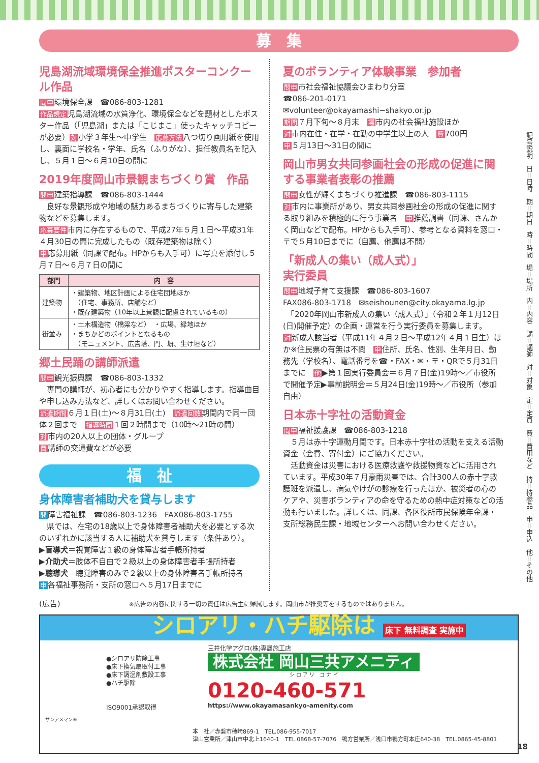募　集
児島湖流域環境保全推進ポスターコンクール作品
問申環境保全課　☎086-803-1281
作品規定児島湖流域の水質浄化、環境保全などを題材としたポスター作品（「児島湖」または「こじまこ」使ったキャッチコピーが必要）対小学３年生～中学生　応募方法八つ切り画用紙を使用し、裏面に学校名・学年、氏名（ふりがな）、担任教員名を記入し、５月１日～６月10日の間に
2019年度岡山市景観まちづくり賞　作品
問申建築指導課　☎086-803-1444
　良好な景観形成や地域の魅力あるまちづくりに寄与した建築物などを募集します。
応募要件市内に存在するもので、平成27年５月１日～平成31年４月30日の間に完成したもの（既存建築物は除く）
申応募用紙（同課で配布。HPからも入手可）に写真を添付し５月７日～６月７日の間に
| 部門 | 内 容 |
| --- | --- |
| 建築物 | ・建築物、地区計画による住宅団地ほか （住宅、事務所、店舗など） ・既存建築物（10年以上景観に配慮されているもの） |
| 街並み | ・土木構造物（橋梁など） ・広場、緑地ほか ・まちかどのポイントとなるもの （モニュメント、広告塔、門、塀、生け垣など） |
郷土民踊の講師派遣
問申観光振興課　☎086-803-1332
　専門の講師が、初心者にも分かりやすく指導します。指導曲目や申し込み方法など、詳しくはお問い合わせください。
派遣期間６月１日(土)～８月31日(土)　派遣回数期間内で同一団体２回まで　指導時間１回２時間まで（10時～21時の間）
対市内の20人以上の団体・グループ
費講師の交通費などが必要
福　祉
身体障害者補助犬を貸与します
問障害福祉課　☎086-803-1236　FAX086-803-1755
　県では、在宅の18歳以上で身体障害者補助犬を必要とする次のいずれかに該当する人に補助犬を貸与します（条件あり）。
▶盲導犬＝視覚障害１級の身体障害者手帳所持者
▶介助犬＝肢体不自由で２級以上の身体障害者手帳所持者
▶聴導犬＝聴覚障害のみで２級以上の身体障害者手帳所持者
申各福祉事務所・支所の窓口へ５月17日までに
夏のボランティア体験事業　参加者
問申市社会福祉協議会ひまわり分室
☎086-201-0171
✉volunteer@okayamashi−shakyo.or.jp
期間７月下旬～８月末　場市内の社会福祉施設ほか
対市内在住・在学・在勤の中学生以上の人　費700円
申５月13日～31日の間に
岡山市男女共同参画社会の形成の促進に関する事業者表彰の推薦
問申女性が輝くまちづくり推進課　☎086-803-1115
対市内に事業所があり、男女共同参画社会の形成の促進に関する取り組みを積極的に行う事業者　申推薦調書（同課、さんかく岡山などで配布。HPからも入手可）、参考となる資料を窓口・〒で５月10日までに（自薦、他薦は不問）
「新成人の集い（成人式）」
実行委員
問申地域子育て支援課　☎086-803-1607
FAX086-803-1718　✉seishounen@city.okayama.lg.jp
　「2020年岡山市新成人の集い（成人式）」（令和２年１月12日(日)開催予定）の企画・運営を行う実行委員を募集します。
対新成人該当者（平成11年４月２日～平成12年４月１日生）ほか※住民票の有無は不問　申住所、氏名、性別、生年月日、勤務先（学校名）、電話番号を☎・FAX・✉・〒・QRで５月31日までに　他▶第１回実行委員会＝６月７日(金)19時～／市役所で開催予定▶事前説明会＝５月24日(金)19時～／市役所（参加自由）
日本赤十字社の活動資金
問申福祉援護課　☎086-803-1218
　５月は赤十字運動月間です。日本赤十字社の活動を支える活動資金（会費、寄付金）にご協力ください。
　活動資金は災害における医療救護や救援物資などに活用されています。平成30年７月豪雨災害では、合計300人の赤十字救護班を派遣し、病気やけがの診療を行ったほか、被災者の心のケアや、災害ボランティアの命を守るための熱中症対策などの活動も行いました。詳しくは、同課、各区役所市民保険年金課・支所総務民生課・地域センターへお問い合わせください。
(広告)　※広告の内容に関する一切の責任は広告主に帰属します。岡山市が推奨等をするものではありません。
シロアリ・ハチ駆除は 床下 無料調査 実施中
サンアメマン®
●シロアリ防除工事
●床下換気扇取付工事
●床下調湿剤敷設工事
●ハチ駆除
ISO9001承認取得
三井化学アグロ(株)専属施工店
株式会社 岡山三共アメニティ
シ ロ ア リ　コ ナ イ
0120-460-571
https://www.okayamasankyo-amenity.com
本　社／赤磐市穂崎869-1　TEL.086-955-7017
津山営業所／津山市中北上1640-1　TEL.0868-57-7076　鴨方営業所／浅口市鴨方町本庄640-38　TEL.0865-45-8801
記号説明　日＝日時　期＝期日　時＝時間　場＝場所　内＝内容　講＝講師　対＝対象　定＝定員　費＝費用など　持＝持参品　申＝申込　他＝その他
18